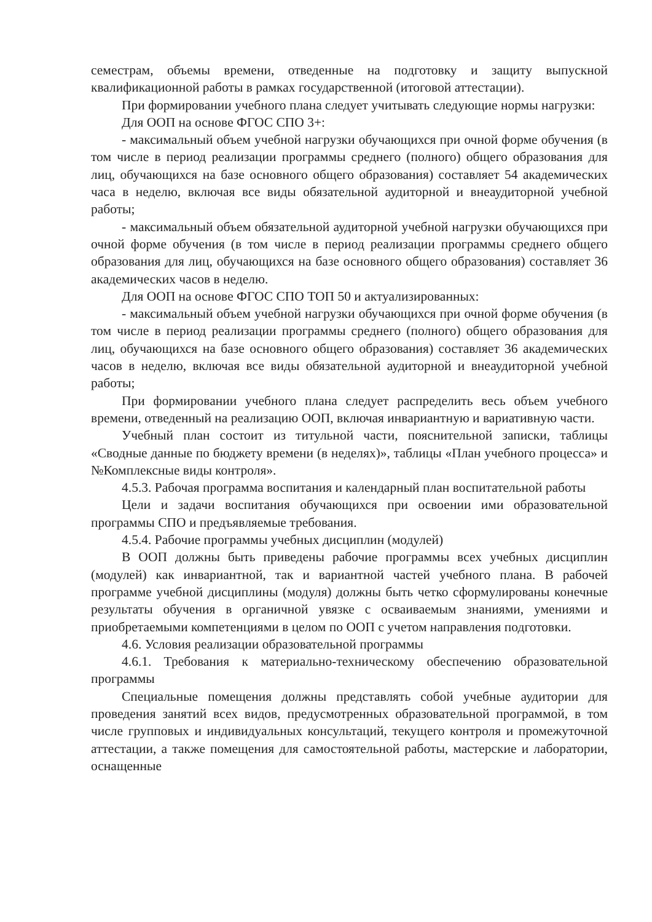семестрам, объемы времени, отведенные на подготовку и защиту выпускной квалификационной работы в рамках государственной (итоговой аттестации).
При формировании учебного плана следует учитывать следующие нормы нагрузки:
Для ООП на основе ФГОС СПО 3+:
- максимальный объем учебной нагрузки обучающихся при очной форме обучения (в том числе в период реализации программы среднего (полного) общего образования для лиц, обучающихся на базе основного общего образования) составляет 54 академических часа в неделю, включая все виды обязательной аудиторной и внеаудиторной учебной работы;
- максимальный объем обязательной аудиторной учебной нагрузки обучающихся при очной форме обучения (в том числе в период реализации программы среднего общего образования для лиц, обучающихся на базе основного общего образования) составляет 36 академических часов в неделю.
Для ООП на основе ФГОС СПО ТОП 50 и актуализированных:
- максимальный объем учебной нагрузки обучающихся при очной форме обучения (в том числе в период реализации программы среднего (полного) общего образования для лиц, обучающихся на базе основного общего образования) составляет 36 академических часов в неделю, включая все виды обязательной аудиторной и внеаудиторной учебной работы;
При формировании учебного плана следует распределить весь объем учебного времени, отведенный на реализацию ООП, включая инвариантную и вариативную части.
Учебный план состоит из титульной части, пояснительной записки, таблицы «Сводные данные по бюджету времени (в неделях)», таблицы «План учебного процесса» и №Комплексные виды контроля».
4.5.3. Рабочая программа воспитания и календарный план воспитательной работы
Цели и задачи воспитания обучающихся при освоении ими образовательной программы СПО и предъявляемые требования.
4.5.4. Рабочие программы учебных дисциплин (модулей)
В ООП должны быть приведены рабочие программы всех учебных дисциплин (модулей) как инвариантной, так и вариантной частей учебного плана. В рабочей программе учебной дисциплины (модуля) должны быть четко сформулированы конечные результаты обучения в органичной увязке с осваиваемым знаниями, умениями и приобретаемыми компетенциями в целом по ООП с учетом направления подготовки.
4.6. Условия реализации образовательной программы
4.6.1. Требования к материально-техническому обеспечению образовательной программы
Специальные помещения должны представлять собой учебные аудитории для проведения занятий всех видов, предусмотренных образовательной программой, в том числе групповых и индивидуальных консультаций, текущего контроля и промежуточной аттестации, а также помещения для самостоятельной работы, мастерские и лаборатории, оснащенные